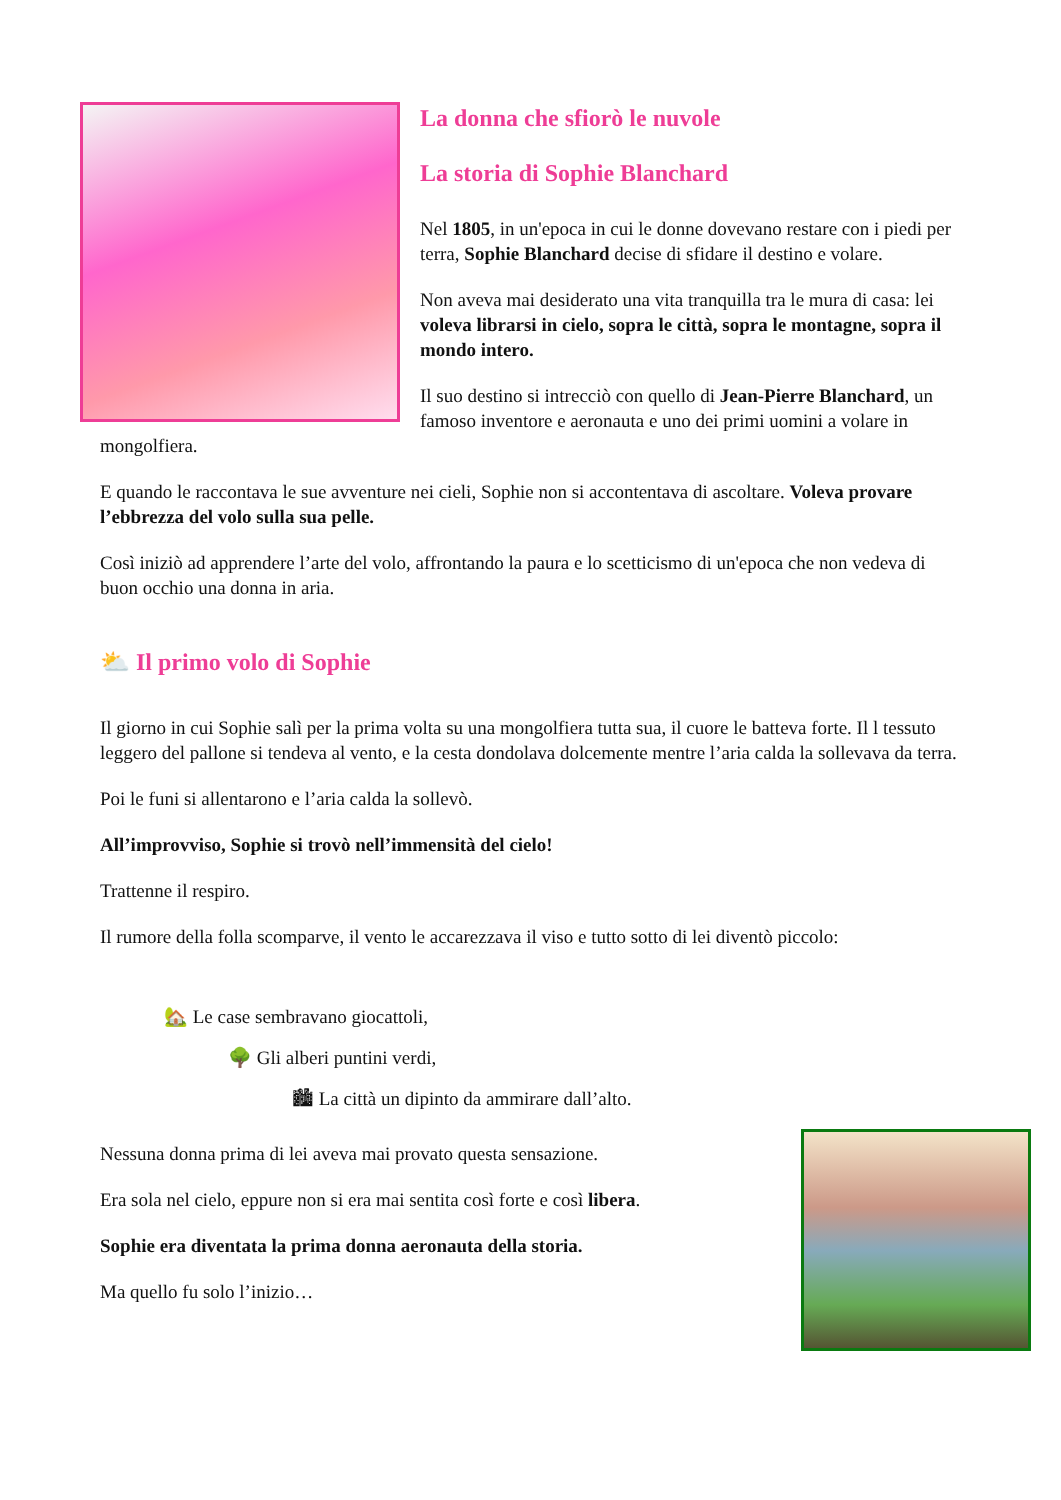La donna che sfiorò le nuvole
La storia di Sophie Blanchard
Nel 1805, in un'epoca in cui le donne dovevano restare con i piedi per terra, Sophie Blanchard decise di sfidare il destino e volare.
Non aveva mai desiderato una vita tranquilla tra le mura di casa: lei voleva librarsi in cielo, sopra le città, sopra le montagne, sopra il mondo intero.
Il suo destino si intrecciò con quello di Jean-Pierre Blanchard, un famoso inventore e aeronauta e uno dei primi uomini a volare in mongolfiera.
E quando le raccontava le sue avventure nei cieli, Sophie non si accontentava di ascoltare. Voleva provare l’ebbrezza del volo sulla sua pelle.
Così iniziò ad apprendere l’arte del volo, affrontando la paura e lo scetticismo di un'epoca che non vedeva di buon occhio una donna in aria.
⛅ Il primo volo di Sophie
Il giorno in cui Sophie salì per la prima volta su una mongolfiera tutta sua, il cuore le batteva forte. Il l tessuto leggero del pallone si tendeva al vento, e la cesta dondolava dolcemente mentre l’aria calda la sollevava da terra.
Poi le funi si allentarono e l’aria calda la sollevò.
All’improvviso, Sophie si trovò nell’immensità del cielo!
Trattenne il respiro.
Il rumore della folla scomparve, il vento le accarezzava il viso e tutto sotto di lei diventò piccolo:
🏡 Le case sembravano giocattoli,
🌳 Gli alberi puntini verdi,
🏙 La città un dipinto da ammirare dall’alto.
Nessuna donna prima di lei aveva mai provato questa sensazione.
Era sola nel cielo, eppure non si era mai sentita così forte e così libera.
Sophie era diventata la prima donna aeronauta della storia.
Ma quello fu solo l’inizio…